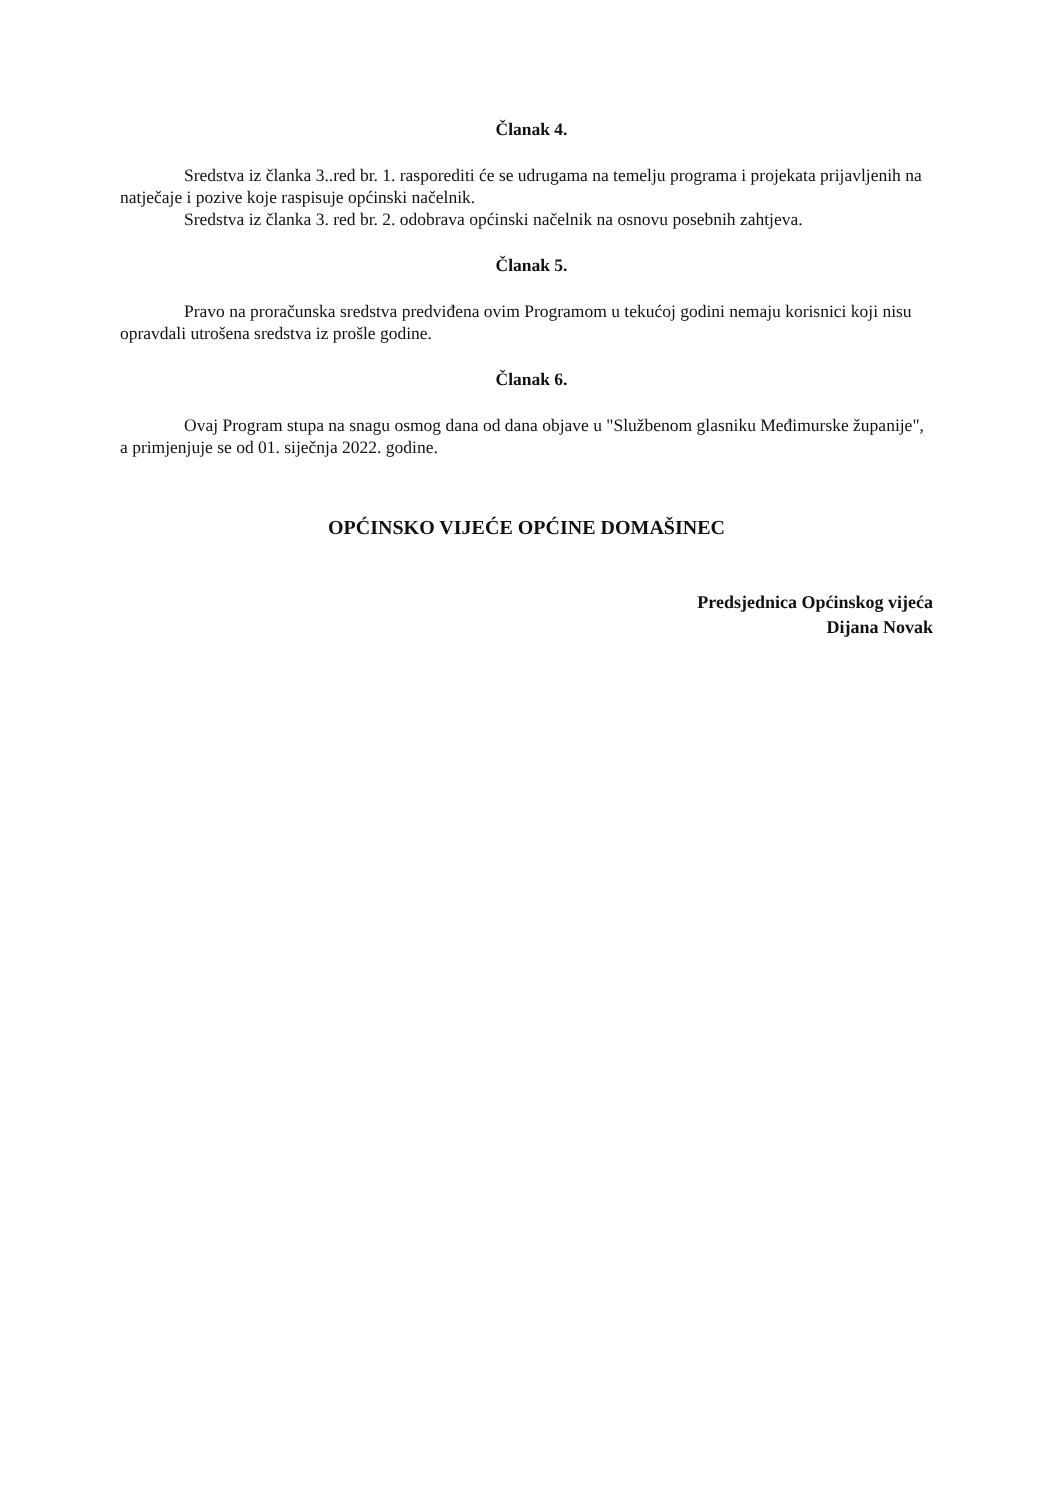Članak 4.
Sredstva iz članka 3..red br. 1. rasporediti će se udrugama na temelju programa i projekata prijavljenih na natječaje i pozive koje raspisuje općinski načelnik.
Sredstva iz članka 3. red br. 2. odobrava općinski načelnik na osnovu posebnih zahtjeva.
Članak 5.
Pravo na proračunska sredstva predviđena ovim Programom u tekućoj godini nemaju korisnici koji nisu opravdali utrošena sredstva iz prošle godine.
Članak 6.
Ovaj Program stupa na snagu osmog dana od dana objave u "Službenom glasniku Međimurske županije", a primjenjuje se od 01. siječnja 2022. godine.
OPĆINSKO VIJEĆE OPĆINE DOMAŠINEC
Predsjednica Općinskog vijeća
Dijana Novak